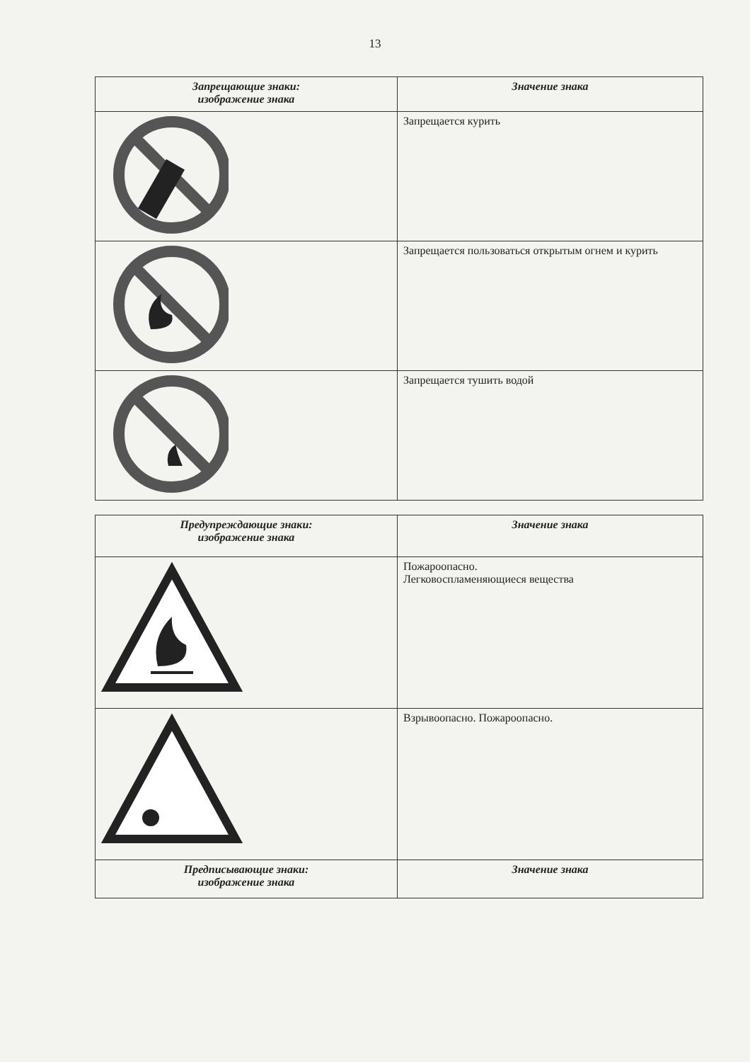13
| Запрещающие знаки: изображение знака | Значение знака |
| --- | --- |
| | Запрещается курить |
| | Запрещается пользоваться открытым огнем и курить |
| | Запрещается тушить водой |
| Предупреждающие знаки: изображение знака | Значение знака |
| --- | --- |
| | Пожароопасно. Легковоспламеняющиеся вещества |
| | Взрывоопасно. Пожароопасно. |
| Предписывающие знаки: изображение знака | Значение знака |